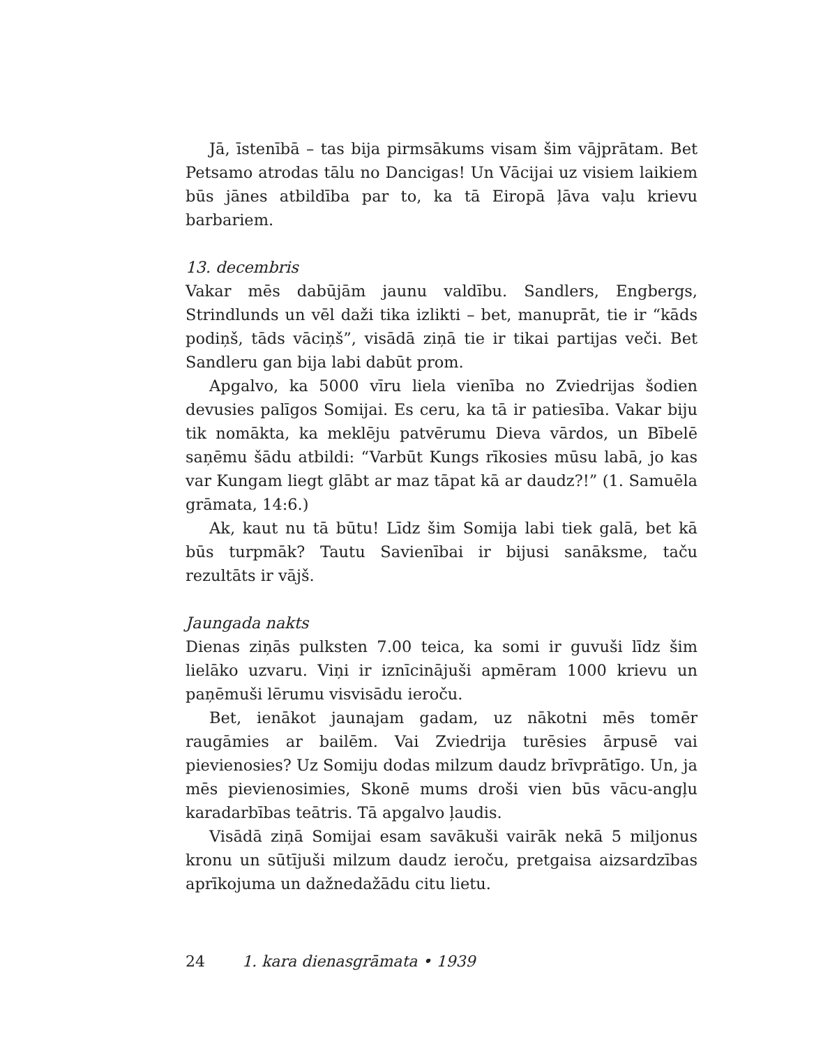Jā, īstenībā – tas bija pirmsākums visam šim vājprātam. Bet Petsamo atrodas tālu no Dancigas! Un Vācijai uz visiem laikiem būs jānes atbildība par to, ka tā Eiropā ļāva vaļu krievu barbariem.
13. decembris
Vakar mēs dabūjām jaunu valdību. Sandlers, Engbergs, Strindlunds un vēl daži tika izlikti – bet, manuprāt, tie ir “kāds podiņš, tāds vāciņš”, visādā ziņā tie ir tikai partijas veči. Bet Sandleru gan bija labi dabūt prom.
Apgalvo, ka 5000 vīru liela vienība no Zviedrijas šodien devusies palīgos Somijai. Es ceru, ka tā ir patiesība. Vakar biju tik nomākta, ka meklēju patvērumu Dieva vārdos, un Bībelē saņēmu šādu atbildi: “Varbūt Kungs rīkosies mūsu labā, jo kas var Kungam liegt glābt ar maz tāpat kā ar daudz?!” (1. Samuēla grāmata, 14:6.)
Ak, kaut nu tā būtu! Līdz šim Somija labi tiek galā, bet kā būs turpmāk? Tautu Savienībai ir bijusi sanāksme, taču rezultāts ir vājš.
Jaungada nakts
Dienas ziņās pulksten 7.00 teica, ka somi ir guvuši līdz šim lielāko uzvaru. Viņi ir iznīcinājuši apmēram 1000 krievu un paņēmuši lērumu visvisādu ieroču.
Bet, ienākot jaunajam gadam, uz nākotni mēs tomēr raugāmies ar bailēm. Vai Zviedrija turēsies ārpusē vai pievienosies? Uz Somiju dodas milzum daudz brīvprātīgo. Un, ja mēs pievienosimies, Skonē mums droši vien būs vācu-angļu karadarbības teātris. Tā apgalvo ļaudis.
Visādā ziņā Somijai esam savākuši vairāk nekā 5 miljonus kronu un sūtījuši milzum daudz ieroču, pretgaisa aizsardzības aprīkojuma un dažnedažādu citu lietu.
24 1. kara dienasgrāmata • 1939